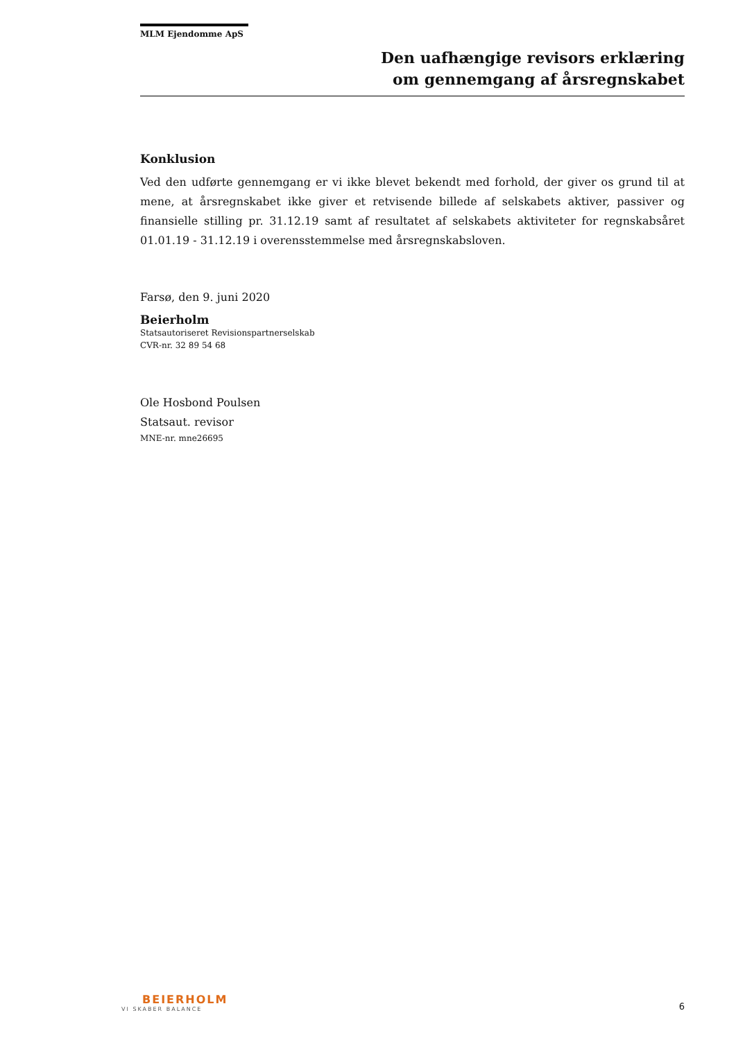MLM Ejendomme ApS
Den uafhængige revisors erklæring
om gennemgang af årsregnskabet
Konklusion
Ved den udførte gennemgang er vi ikke blevet bekendt med forhold, der giver os grund til at mene, at årsregnskabet ikke giver et retvisende billede af selskabets aktiver, passiver og finansielle stilling pr. 31.12.19 samt af resultatet af selskabets aktiviteter for regnskabsåret 01.01.19 - 31.12.19 i overensstemmelse med årsregnskabsloven.
Farsø, den 9. juni 2020
Beierholm
Statsautoriseret Revisionspartnerselskab
CVR-nr. 32 89 54 68
Ole Hosbond Poulsen
Statsaut. revisor
MNE-nr. mne26695
BEIERHOLM
VI SKABER BALANCE
6